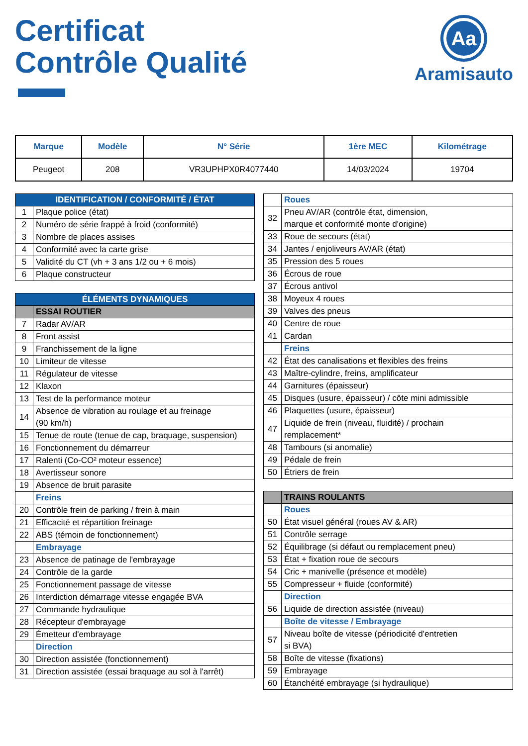Certificat
Contrôle Qualité
Aa
Aramisauto
| Marque | Modèle | N° Série | 1ère MEC | Kilométrage |
| --- | --- | --- | --- | --- |
| Peugeot | 208 | VR3UPHPX0R4077440 | 14/03/2024 | 19704 |
| IDENTIFICATION / CONFORMITÉ / ÉTAT | |
| 1 | Plaque police (état) |
| 2 | Numéro de série frappé à froid (conformité) |
| 3 | Nombre de places assises |
| 4 | Conformité avec la carte grise |
| 5 | Validité du CT (vh + 3 ans 1/2 ou + 6 mois) |
| 6 | Plaque constructeur |
| ÉLÉMENTS DYNAMIQUES | |
| | ESSAI ROUTIER |
| 7 | Radar AV/AR |
| 8 | Front assist |
| 9 | Franchissement de la ligne |
| 10 | Limiteur de vitesse |
| 11 | Régulateur de vitesse |
| 12 | Klaxon |
| 13 | Test de la performance moteur |
| 14 | Absence de vibration au roulage et au freinage (90 km/h) |
| 15 | Tenue de route (tenue de cap, braquage, suspension) |
| 16 | Fonctionnement du démarreur |
| 17 | Ralenti (Co-CO² moteur essence) |
| 18 | Avertisseur sonore |
| 19 | Absence de bruit parasite |
| | Freins |
| 20 | Contrôle frein de parking / frein à main |
| 21 | Efficacité et répartition freinage |
| 22 | ABS (témoin de fonctionnement) |
| | Embrayage |
| 23 | Absence de patinage de l'embrayage |
| 24 | Contrôle de la garde |
| 25 | Fonctionnement passage de vitesse |
| 26 | Interdiction démarrage vitesse engagée BVA |
| 27 | Commande hydraulique |
| 28 | Récepteur d'embrayage |
| 29 | Émetteur d'embrayage |
| | Direction |
| 30 | Direction assistée (fonctionnement) |
| 31 | Direction assistée (essai braquage au sol à l'arrêt) |
| | Roues |
| 32 | Pneu AV/AR (contrôle état, dimension, marque et conformité monte d'origine) |
| 33 | Roue de secours (état) |
| 34 | Jantes / enjoliveurs AV/AR (état) |
| 35 | Pression des 5 roues |
| 36 | Écrous de roue |
| 37 | Écrous antivol |
| 38 | Moyeux 4 roues |
| 39 | Valves des pneus |
| 40 | Centre de roue |
| 41 | Cardan |
| | Freins |
| 42 | État des canalisations et flexibles des freins |
| 43 | Maître-cylindre, freins, amplificateur |
| 44 | Garnitures (épaisseur) |
| 45 | Disques (usure, épaisseur) / côte mini admissible |
| 46 | Plaquettes (usure, épaisseur) |
| 47 | Liquide de frein (niveau, fluidité) / prochain remplacement* |
| 48 | Tambours (si anomalie) |
| 49 | Pédale de frein |
| 50 | Étriers de frein |
| | TRAINS ROULANTS |
| | Roues |
| 50 | État visuel général (roues AV & AR) |
| 51 | Contrôle serrage |
| 52 | Équilibrage (si défaut ou remplacement pneu) |
| 53 | État + fixation roue de secours |
| 54 | Cric + manivelle (présence et modèle) |
| 55 | Compresseur + fluide (conformité) |
| | Direction |
| 56 | Liquide de direction assistée (niveau) |
| | Boîte de vitesse / Embrayage |
| 57 | Niveau boîte de vitesse (périodicité d'entretien si BVA) |
| 58 | Boîte de vitesse (fixations) |
| 59 | Embrayage |
| 60 | Étanchéité embrayage (si hydraulique) |